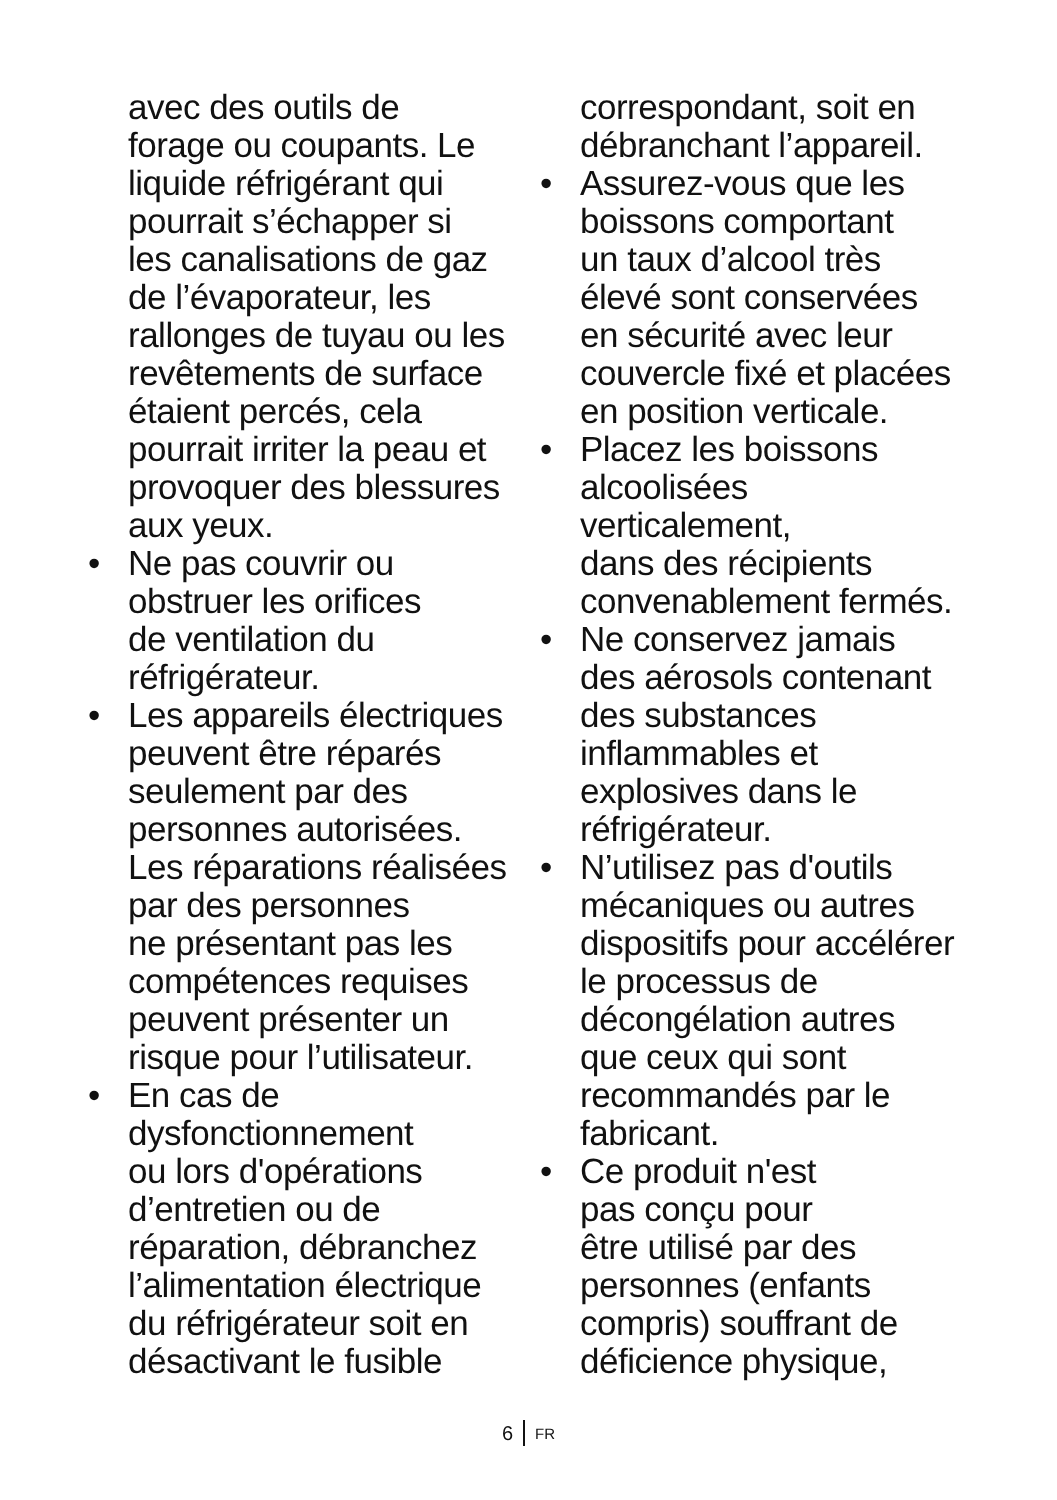avec des outils de
forage ou coupants. Le
liquide réfrigérant qui
pourrait s’échapper si
les canalisations de gaz
de l’évaporateur, les
rallonges de tuyau ou les
revêtements de surface
étaient percés, cela
pourrait irriter la peau et
provoquer des blessures
aux yeux.
• Ne pas couvrir ou
obstruer les orifices
de ventilation du
réfrigérateur.
• Les appareils électriques
peuvent être réparés
seulement par des
personnes autorisées.
Les réparations réalisées
par des personnes
ne présentant pas les
compétences requises
peuvent présenter un
risque pour l’utilisateur.
• En cas de
dysfonctionnement
ou lors d'opérations
d’entretien ou de
réparation, débranchez
l’alimentation électrique
du réfrigérateur soit en
désactivant le fusible
correspondant, soit en
débranchant l’appareil.
• Assurez-vous que les
boissons comportant
un taux d’alcool très
élevé sont conservées
en sécurité avec leur
couvercle fixé et placées
en position verticale.
• Placez les boissons
alcoolisées
verticalement,
dans des récipients
convenablement fermés.
• Ne conservez jamais
des aérosols contenant
des substances
inflammables et
explosives dans le
réfrigérateur.
• N’utilisez pas d'outils
mécaniques ou autres
dispositifs pour accélérer
le processus de
décongélation autres
que ceux qui sont
recommandés par le
fabricant.
• Ce produit n'est
pas conçu pour
être utilisé par des
personnes (enfants
compris) souffrant de
déficience physique,
6 FR